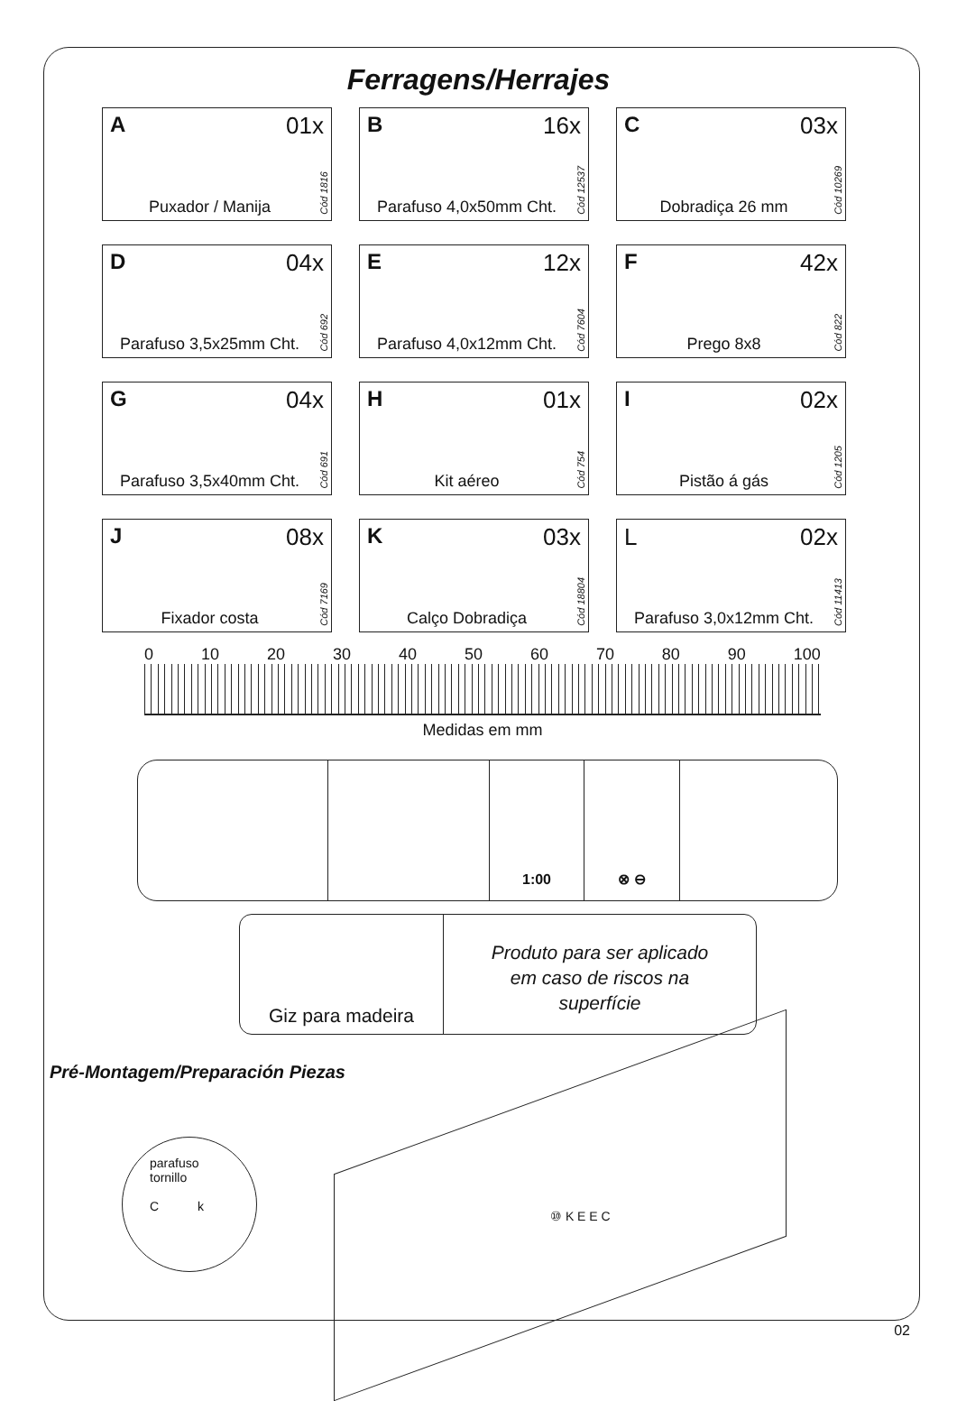Ferragens/Herrajes
A 01x
Puxador / Manija
Cód 1816
B 16x
Parafuso 4,0x50mm Cht.
Cód 12537
C 03x
Dobradiça 26 mm
Cód 10269
D 04x
Parafuso 3,5x25mm Cht.
Cód 692
E 12x
Parafuso 4,0x12mm Cht.
Cód 7604
F 42x
Prego 8x8
Cód 822
G 04x
Parafuso 3,5x40mm Cht.
Cód 691
H 01x
Kit aéreo
Cód 754
I 02x
Pistão á gás
Cód 1205
J 08x
Fixador costa
Cód 7169
K 03x
Calço Dobradiça
Cód 18804
L 02x
Parafuso 3,0x12mm Cht.
Cód 11413
0 10 20 30 40 50 60 70 80 90 100
Medidas em mm
1:00 ⊗ ⊖
Giz para madeira
Produto para ser aplicado
em caso de riscos na
superfície
Pré-Montagem/Preparación Piezas
parafuso
tornillo
C k
⑩ K E E C
02